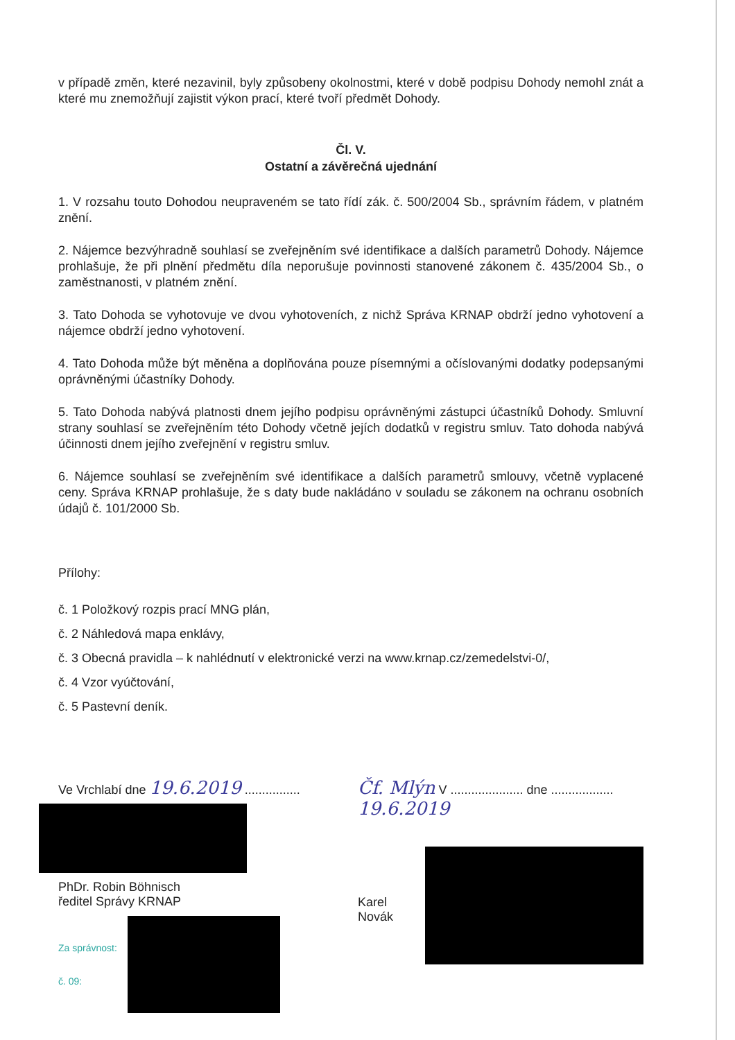v případě změn, které nezavinil, byly způsobeny okolnostmi, které v době podpisu Dohody nemohl znát a které mu znemožňují zajistit výkon prací, které tvoří předmět Dohody.
Čl. V.
Ostatní a závěrečná ujednání
1. V rozsahu touto Dohodou neupraveném se tato řídí zák. č. 500/2004 Sb., správním řádem, v platném znění.
2. Nájemce bezvýhradně souhlasí se zveřejněním své identifikace a dalších parametrů Dohody. Nájemce prohlašuje, že při plnění předmětu díla neporušuje povinnosti stanovené zákonem č. 435/2004 Sb., o zaměstnanosti, v platném znění.
3. Tato Dohoda se vyhotovuje ve dvou vyhotoveních, z nichž Správa KRNAP obdrží jedno vyhotovení a nájemce obdrží jedno vyhotovení.
4. Tato Dohoda může být měněna a doplňována pouze písemnými a očíslovanými dodatky podepsanými oprávněnými účastníky Dohody.
5. Tato Dohoda nabývá platnosti dnem jejího podpisu oprávněnými zástupci účastníků Dohody. Smluvní strany souhlasí se zveřejněním této Dohody včetně jejích dodatků v registru smluv. Tato dohoda nabývá účinnosti dnem jejího zveřejnění v registru smluv.
6. Nájemce souhlasí se zveřejněním své identifikace a dalších parametrů smlouvy, včetně vyplacené ceny. Správa KRNAP prohlašuje, že s daty bude nakládáno v souladu se zákonem na ochranu osobních údajů č. 101/2000 Sb.
Přílohy:
č. 1 Položkový rozpis prací MNG plán,
č. 2 Náhledová mapa enklávy,
č. 3 Obecná pravidla – k nahlédnutí v elektronické verzi na www.krnap.cz/zemedelstvi-0/,
č. 4 Vzor vyúčtování,
č. 5 Pastevní deník.
Ve Vrchlabí dne 19.6.2019 ................
PhDr. Robin Böhnisch
ředitel Správy KRNAP
Za správnost:
č. 09:
Čf. Mlýn V ..................... dne .................. 19.6.2019
Karel Novák